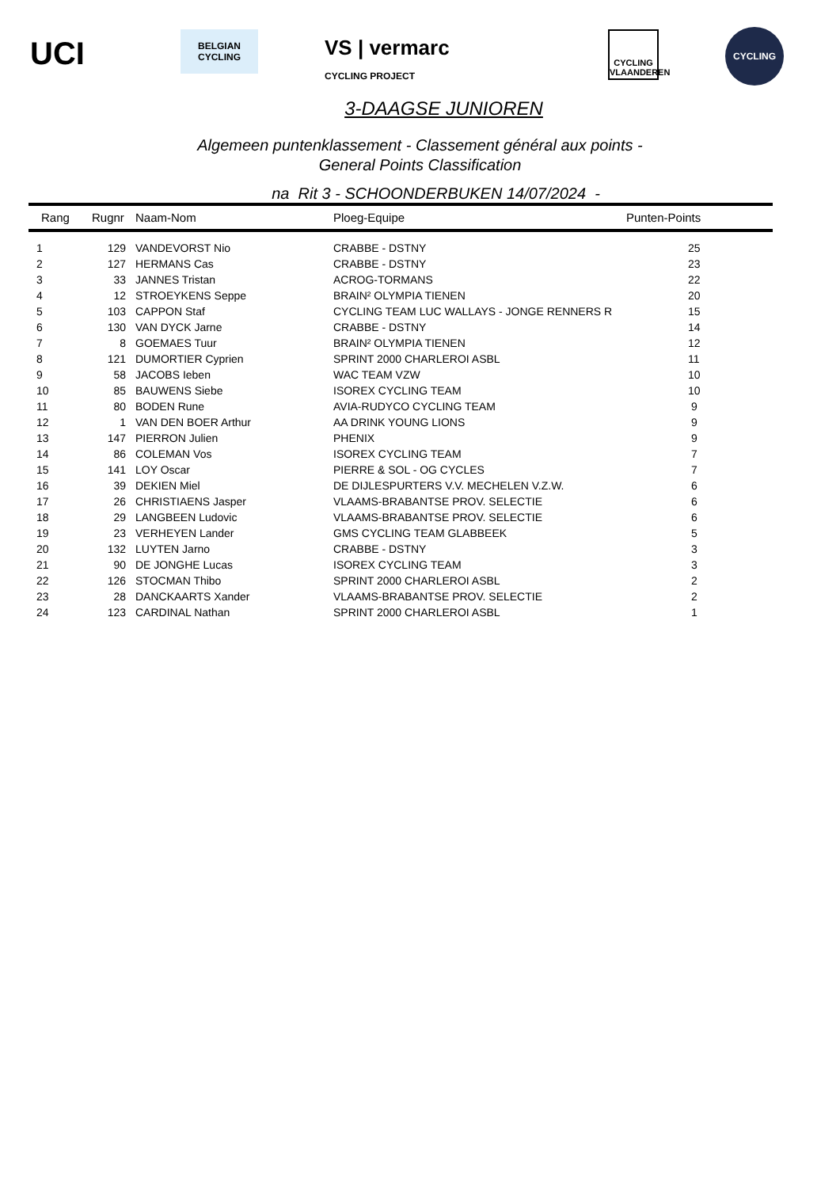UCI
BELGIAN CYCLING
VS | vermarc
CYCLING PROJECT
CYCLING VLAANDEREN
CYCLING
3-DAAGSE JUNIOREN
Algemeen puntenklassement - Classement général aux points -
General Points Classification
na Rit 3 - SCHOONDERBUKEN 14/07/2024 -
| Rang | Rugnr | Naam-Nom | Ploeg-Equipe | Punten-Points |
| --- | --- | --- | --- | --- |
| 1 | 129 | VANDEVORST Nio | CRABBE - DSTNY | 25 |
| 2 | 127 | HERMANS Cas | CRABBE - DSTNY | 23 |
| 3 | 33 | JANNES Tristan | ACROG-TORMANS | 22 |
| 4 | 12 | STROEYKENS Seppe | BRAIN² OLYMPIA TIENEN | 20 |
| 5 | 103 | CAPPON Staf | CYCLING TEAM LUC WALLAYS - JONGE RENNERS R | 15 |
| 6 | 130 | VAN DYCK Jarne | CRABBE - DSTNY | 14 |
| 7 | 8 | GOEMAES Tuur | BRAIN² OLYMPIA TIENEN | 12 |
| 8 | 121 | DUMORTIER Cyprien | SPRINT 2000 CHARLEROI ASBL | 11 |
| 9 | 58 | JACOBS Ieben | WAC TEAM VZW | 10 |
| 10 | 85 | BAUWENS Siebe | ISOREX CYCLING TEAM | 10 |
| 11 | 80 | BODEN Rune | AVIA-RUDYCO CYCLING TEAM | 9 |
| 12 | 1 | VAN DEN BOER Arthur | AA DRINK YOUNG LIONS | 9 |
| 13 | 147 | PIERRON Julien | PHENIX | 9 |
| 14 | 86 | COLEMAN Vos | ISOREX CYCLING TEAM | 7 |
| 15 | 141 | LOY Oscar | PIERRE & SOL - OG CYCLES | 7 |
| 16 | 39 | DEKIEN Miel | DE DIJLESPURTERS V.V. MECHELEN V.Z.W. | 6 |
| 17 | 26 | CHRISTIAENS Jasper | VLAAMS-BRABANTSE PROV. SELECTIE | 6 |
| 18 | 29 | LANGBEEN Ludovic | VLAAMS-BRABANTSE PROV. SELECTIE | 6 |
| 19 | 23 | VERHEYEN Lander | GMS CYCLING TEAM GLABBEEK | 5 |
| 20 | 132 | LUYTEN Jarno | CRABBE - DSTNY | 3 |
| 21 | 90 | DE JONGHE Lucas | ISOREX CYCLING TEAM | 3 |
| 22 | 126 | STOCMAN Thibo | SPRINT 2000 CHARLEROI ASBL | 2 |
| 23 | 28 | DANCKAARTS Xander | VLAAMS-BRABANTSE PROV. SELECTIE | 2 |
| 24 | 123 | CARDINAL Nathan | SPRINT 2000 CHARLEROI ASBL | 1 |